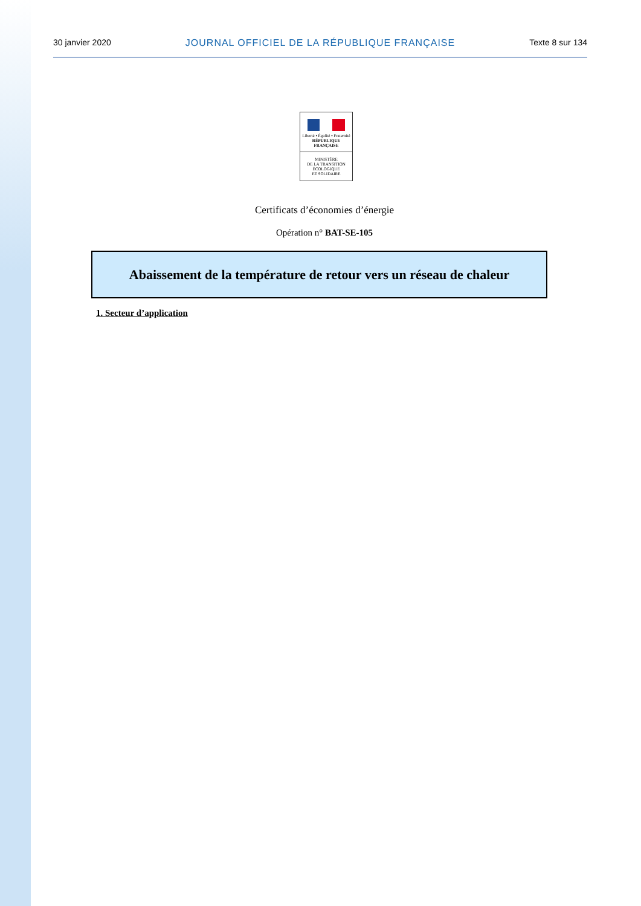30 janvier 2020 JOURNAL OFFICIEL DE LA RÉPUBLIQUE FRANÇAISE Texte 8 sur 134
Liberté • Égalité • Fraternité
RÉPUBLIQUE FRANÇAISE
MINISTÈRE
DE LA TRANSITION
ÉCOLOGIQUE
ET SOLIDAIRE
Certificats d’économies d’énergie
Opération n° BAT-SE-105
Abaissement de la température de retour vers un réseau de chaleur
1. Secteur d’application